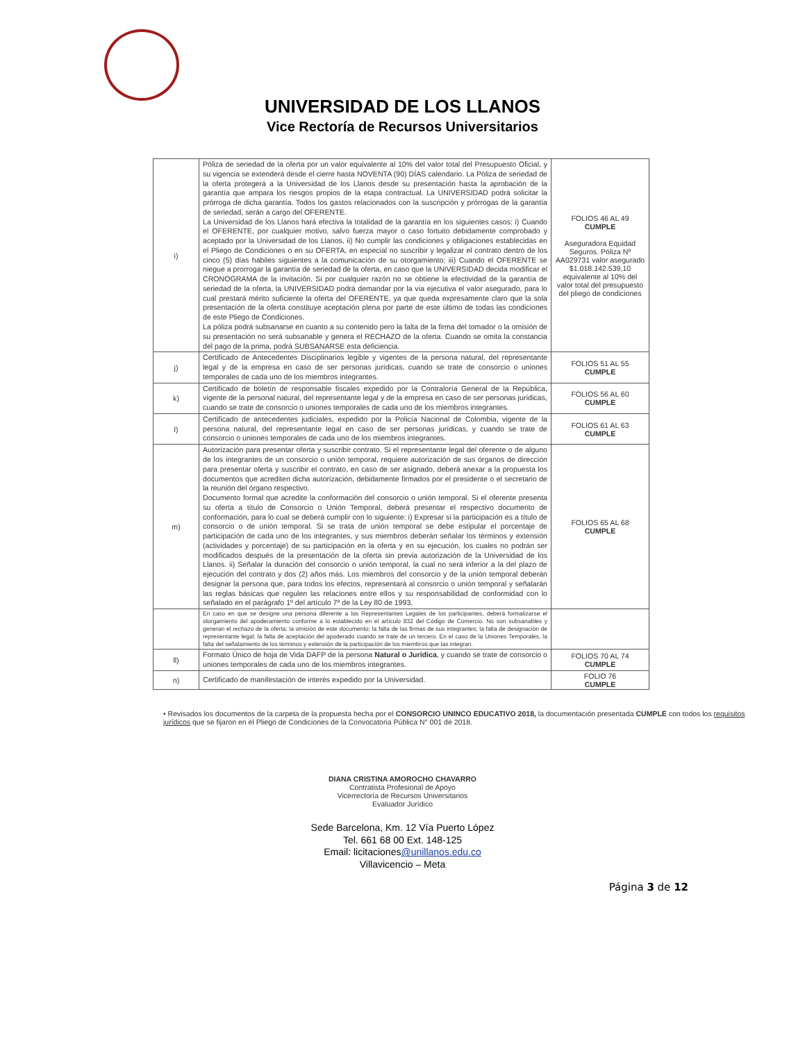UNIVERSIDAD DE LOS LLANOS
Vice Rectoría de Recursos Universitarios
| i) | Póliza de seriedad de la oferta por un valor equivalente al 10% del valor total del Presupuesto Oficial, y su vigencia se extenderá desde el cierre hasta NOVENTA (90) DÍAS calendario. La Póliza de seriedad de la oferta protegerá a la Universidad de los Llanos desde su presentación hasta la aprobación de la garantía que ampara los riesgos propios de la etapa contractual. La UNIVERSIDAD podrá solicitar la prórroga de dicha garantía. Todos los gastos relacionados con la suscripción y prórrogas de la garantía de seriedad, serán a cargo del OFERENTE. La Universidad de los Llanos hará efectiva la totalidad de la garantía en los siguientes casos: i) Cuando el OFERENTE, por cualquier motivo, salvo fuerza mayor o caso fortuito debidamente comprobado y aceptado por la Universidad de los Llanos, ii) No cumplir las condiciones y obligaciones establecidas en el Pliego de Condiciones o en su OFERTA, en especial no suscribir y legalizar el contrato dentro de los cinco (5) días hábiles siguientes a la comunicación de su otorgamiento; iii) Cuando el OFERENTE se niegue a prorrogar la garantía de seriedad de la oferta, en caso que la UNIVERSIDAD decida modificar el CRONOGRAMA de la invitación. Si por cualquier razón no se obtiene la efectividad de la garantía de seriedad de la oferta, la UNIVERSIDAD podrá demandar por la vía ejecutiva el valor asegurado, para lo cual prestará mérito suficiente la oferta del OFERENTE, ya que queda expresamente claro que la sola presentación de la oferta constituye aceptación plena por parte de este último de todas las condiciones de este Pliego de Condiciones. La póliza podrá subsanarse en cuanto a su contenido pero la falta de la firma del tomador o la omisión de su presentación no será subsanable y genera el RECHAZO de la oferta. Cuando se omita la constancia del pago de la prima, podrá SUBSANARSE esta deficiencia. | FOLIOS 46 AL 49 CUMPLE Aseguradora Equidad Seguros. Póliza Nº AA029731 valor asegurado $1.018.142.539,10 equivalente al 10% del valor total del presupuesto del pliego de condiciones |
| j) | Certificado de Antecedentes Disciplinarios legible y vigentes de la persona natural, del representante legal y de la empresa en caso de ser personas jurídicas, cuando se trate de consorcio o uniones temporales de cada uno de los miembros integrantes. | FOLIOS 51 AL 55 CUMPLE |
| k) | Certificado de boletín de responsable fiscales expedido por la Contraloría General de la República, vigente de la personal natural, del representante legal y de la empresa en caso de ser personas jurídicas, cuando se trate de consorcio o uniones temporales de cada uno de los miembros integrantes. | FOLIOS 56 AL 60 CUMPLE |
| l) | Certificado de antecedentes judiciales, expedido por la Policía Nacional de Colombia, vigente de la persona natural, del representante legal en caso de ser personas jurídicas, y cuando se trate de consorcio o uniones temporales de cada uno de los miembros integrantes. | FOLIOS 61 AL 63 CUMPLE |
| m) | Autorización para presentar oferta y suscribir contrato. Si el representante legal del oferente o de alguno de los integrantes de un consorcio o unión temporal, requiere autorización de sus órganos de dirección para presentar oferta y suscribir el contrato, en caso de ser asignado, deberá anexar a la propuesta los documentos que acrediten dicha autorización, debidamente firmados por el presidente o el secretario de la reunión del órgano respectivo. Documento formal que acredite la conformación del consorcio o unión temporal. Si el oferente presenta su oferta a título de Consorcio o Unión Temporal, deberá presentar el respectivo documento de conformación, para lo cual se deberá cumplir con lo siguiente: i) Expresar si la participación es a título de consorcio o de unión temporal. Si se trata de unión temporal se debe estipular el porcentaje de participación de cada uno de los integrantes, y sus miembros deberán señalar los términos y extensión (actividades y porcentaje) de su participación en la oferta y en su ejecución, los cuales no podrán ser modificados después de la presentación de la oferta sin previa autorización de la Universidad de los Llanos. ii) Señalar la duración del consorcio o unión temporal, la cual no será inferior a la del plazo de ejecución del contrato y dos (2) años más. Los miembros del consorcio y de la unión temporal deberán designar la persona que, para todos los efectos, representará al consorcio o unión temporal y señalarán las reglas básicas que regulen las relaciones entre ellos y su responsabilidad de conformidad con lo señalado en el parágrafo 1º del artículo 7º de la Ley 80 de 1993. | FOLIOS 65 AL 68 CUMPLE |
| | En caso en que se designe una persona diferente a los Representantes Legales de los participantes, deberá formalizarse el otorgamiento del apoderamiento conforme a lo establecido en el artículo 832 del Código de Comercio. No son subsanables y generan el rechazo de la oferta: la omisión de este documento; la falta de las firmas de sus integrantes; la falta de designación de representante legal; la falta de aceptación del apoderado cuando se trate de un tercero. En el caso de la Uniones Temporales, la falta del señalamiento de los términos y extensión de la participación de los miembros que las integran. | |
| ll) | Formato Único de hoja de Vida DAFP de la persona Natural o Jurídica , y cuando se trate de consorcio o uniones temporales de cada uno de los miembros integrantes. | FOLIOS 70 AL 74 CUMPLE |
| n) | Certificado de manifestación de interés expedido por la Universidad. | FOLIO 76 CUMPLE |
• Revisados los documentos de la carpeta de la propuesta hecha por el CONSORCIO UNINCO EDUCATIVO 2018, la documentación presentada CUMPLE con todos los requisitos jurídicos que se fijaron en el Pliego de Condiciones de la Convocatoria Pública N° 001 de 2018.
DIANA CRISTINA AMOROCHO CHAVARRO
Contratista Profesional de Apoyo
Vicerrectoría de Recursos Universitarios
Evaluador Jurídico
Sede Barcelona, Km. 12 Vía Puerto López
Tel. 661 68 00 Ext. 148-125
Email: licitaciones@unillanos.edu.co
Villavicencio – Meta
Página 3 de 12